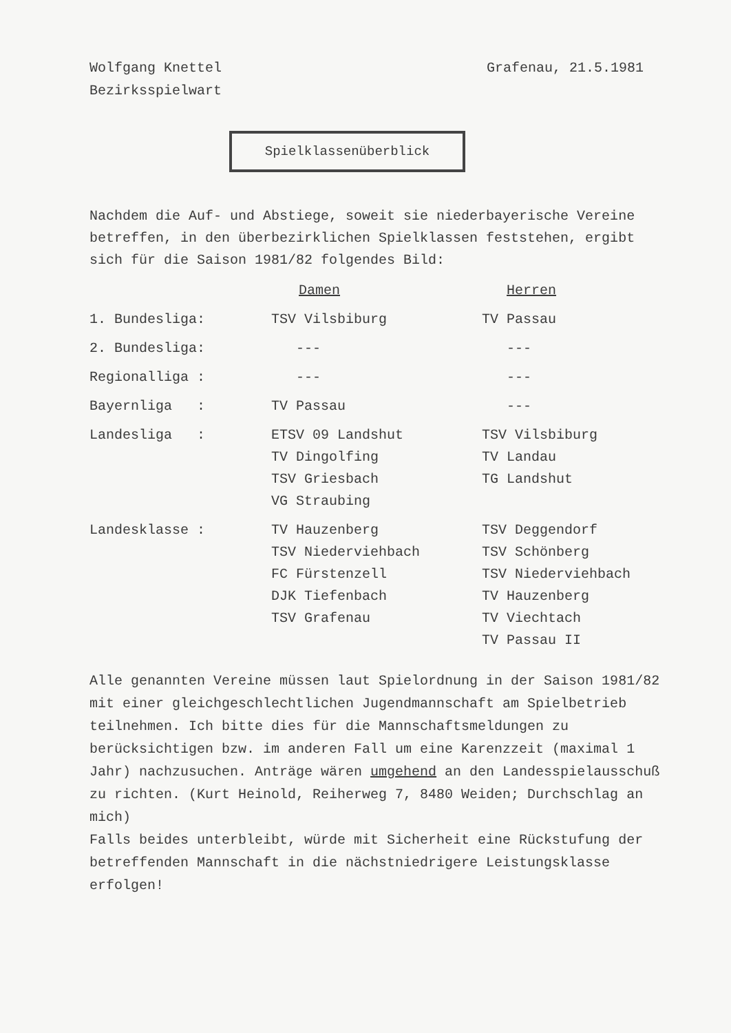Wolfgang Knettel
Bezirksspielwart
Grafenau, 21.5.1981
Spielklassenüberblick
Nachdem die Auf- und Abstiege, soweit sie niederbayerische Vereine betreffen, in den überbezirklichen Spielklassen feststehen, ergibt sich für die Saison 1981/82 folgendes Bild:
| | Damen | Herren |
| --- | --- | --- |
| 1. Bundesliga: | TSV Vilsbiburg | TV Passau |
| 2. Bundesliga: | --- | --- |
| Regionalliga : | --- | --- |
| Bayernliga : | TV Passau | --- |
| Landesliga : | ETSV 09 Landshut TV Dingolfing TSV Griesbach VG Straubing | TSV Vilsbiburg TV Landau TG Landshut |
| Landesklasse : | TV Hauzenberg TSV Niederviehbach FC Fürstenzell DJK Tiefenbach TSV Grafenau | TSV Deggendorf TSV Schönberg TSV Niederviehbach TV Hauzenberg TV Viechtach TV Passau II |
Alle genannten Vereine müssen laut Spielordnung in der Saison 1981/82 mit einer gleichgeschlechtlichen Jugendmannschaft am Spielbetrieb teilnehmen. Ich bitte dies für die Mannschaftsmeldungen zu berücksichtigen bzw. im anderen Fall um eine Karenzzeit (maximal 1 Jahr) nachzusuchen. Anträge wären umgehend an den Landesspielausschuß zu richten. (Kurt Heinold, Reiherweg 7, 8480 Weiden; Durchschlag an mich)
Falls beides unterbleibt, würde mit Sicherheit eine Rückstufung der betreffenden Mannschaft in die nächstniedrigere Leistungsklasse erfolgen!